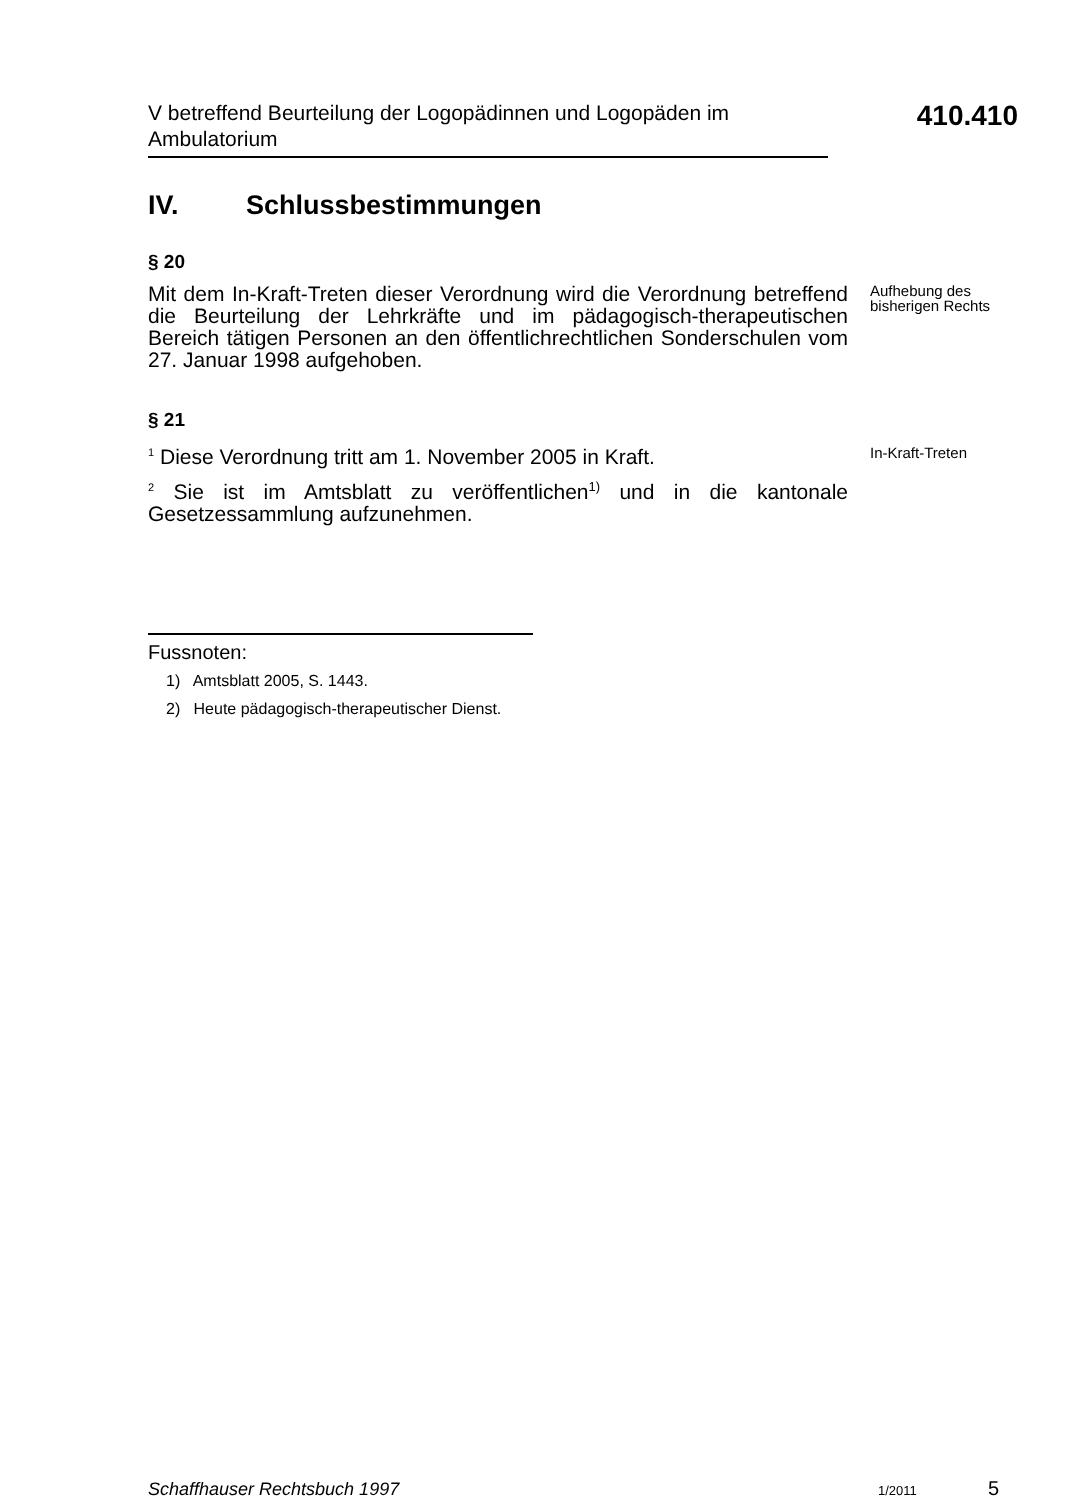V betreffend Beurteilung der Logopädinnen und Logopäden im Ambulatorium
410.410
IV. Schlussbestimmungen
§ 20
Mit dem In-Kraft-Treten dieser Verordnung wird die Verordnung betreffend die Beurteilung der Lehrkräfte und im pädagogisch-therapeutischen Bereich tätigen Personen an den öffentlichrechtlichen Sonderschulen vom 27. Januar 1998 aufgehoben.
Aufhebung des bisherigen Rechts
§ 21
<sup>1</sup> Diese Verordnung tritt am 1. November 2005 in Kraft.
In-Kraft-Treten
<sup>2</sup> Sie ist im Amtsblatt zu veröffentlichen<sup>1)</sup> und in die kantonale Gesetzessammlung aufzunehmen.
Fussnoten:
1) Amtsblatt 2005, S. 1443.
2) Heute pädagogisch-therapeutischer Dienst.
Schaffhauser Rechtsbuch 1997 1/2011 5